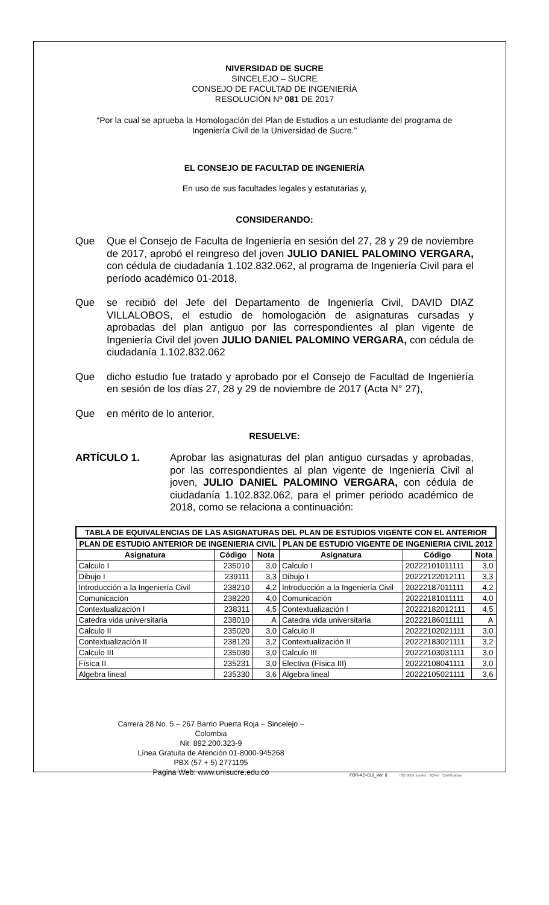NIVERSIDAD DE SUCRE
SINCELEJO – SUCRE
CONSEJO DE FACULTAD DE INGENIERÍA
RESOLUCIÓN Nº 081 DE 2017
“Por la cual se aprueba la Homologación del Plan de Estudios a un estudiante del programa de Ingeniería Civil de la Universidad de Sucre.”
EL CONSEJO DE FACULTAD DE INGENIERÍA
En uso de sus facultades legales y estatutarias y,
CONSIDERANDO:
Que Que el Consejo de Faculta de Ingeniería en sesión del 27, 28 y 29 de noviembre de 2017, aprobó el reingreso del joven JULIO DANIEL PALOMINO VERGARA, con cédula de ciudadanía 1.102.832.062, al programa de Ingeniería Civil para el período académico 01-2018,
Que se recibió del Jefe del Departamento de Ingeniería Civil, DAVID DIAZ VILLALOBOS, el estudio de homologación de asignaturas cursadas y aprobadas del plan antiguo por las correspondientes al plan vigente de Ingeniería Civil del joven JULIO DANIEL PALOMINO VERGARA, con cédula de ciudadanía 1.102.832.062
Que dicho estudio fue tratado y aprobado por el Consejo de Facultad de Ingeniería en sesión de los días 27, 28 y 29 de noviembre de 2017 (Acta N° 27),
Que en mérito de lo anterior,
RESUELVE:
ARTÍCULO 1. Aprobar las asignaturas del plan antiguo cursadas y aprobadas, por las correspondientes al plan vigente de Ingeniería Civil al joven, JULIO DANIEL PALOMINO VERGARA, con cédula de ciudadanía 1.102.832.062, para el primer periodo académico de 2018, como se relaciona a continuación:
| TABLA DE EQUIVALENCIAS DE LAS ASIGNATURAS DEL PLAN DE ESTUDIOS VIGENTE CON EL ANTERIOR | | | | | |
| --- | --- | --- | --- | --- | --- |
| PLAN DE ESTUDIO ANTERIOR DE INGENIERIA CIVIL | | | PLAN DE ESTUDIO VIGENTE DE INGENIERIA CIVIL 2012 | | |
| Asignatura | Código | Nota | Asignatura | Código | Nota |
| Calculo I | 235010 | 3,0 | Calculo I | 20222101011111 | 3,0 |
| Dibujo I | 239111 | 3,3 | Dibujo I | 20222122012111 | 3,3 |
| Introducción a la Ingeniería Civil | 238210 | 4,2 | Introducción a la Ingeniería Civil | 20222187011111 | 4,2 |
| Comunicación | 238220 | 4,0 | Comunicación | 20222181011111 | 4,0 |
| Contextualización I | 238311 | 4,5 | Contextualización I | 20222182012111 | 4,5 |
| Catedra vida universitaria | 238010 | A | Catedra vida universitaria | 20222186011111 | A |
| Calculo II | 235020 | 3,0 | Calculo II | 20222102021111 | 3,0 |
| Contextualización II | 238120 | 3,2 | Contextualización II | 20222183021111 | 3,2 |
| Calculo III | 235030 | 3,0 | Calculo III | 20222103031111 | 3,0 |
| Física II | 235231 | 3,0 | Electiva (Física III) | 20222108041111 | 3,0 |
| Algebra lineal | 235330 | 3,6 | Algebra lineal | 20222105021111 | 3,6 |
Carrera 28 No. 5 – 267 Barrio Puerta Roja – Sincelejo – Colombia
Nit: 892.200.323-9
Línea Gratuita de Atención 01-8000-945268
PBX (57 + 5) 2771195
Pagina Web: www.unisucre.edu.co
FOR-AD-018_Ver. 0
ISO 9001 icontec IQNet Certificados